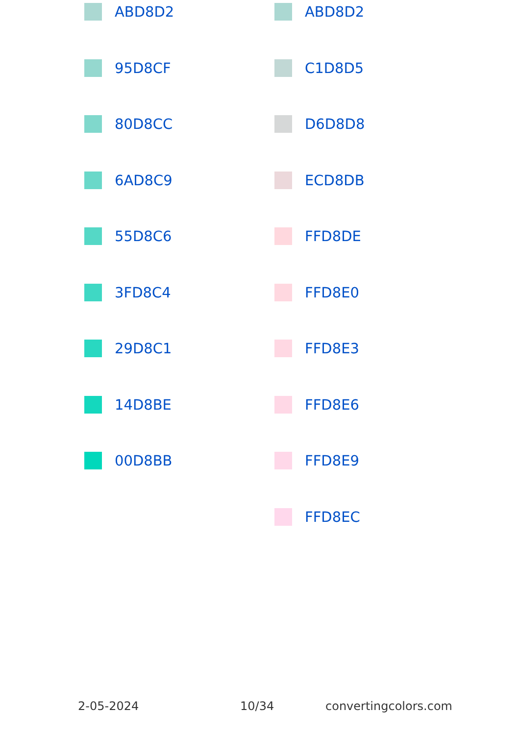ABD8D2
95D8CF
80D8CC
6AD8C9
55D8C6
3FD8C4
29D8C1
14D8BE
00D8BB
ABD8D2
C1D8D5
D6D8D8
ECD8DB
FFD8DE
FFD8E0
FFD8E3
FFD8E6
FFD8E9
FFD8EC
2-05-2024 10/34 convertingcolors.com